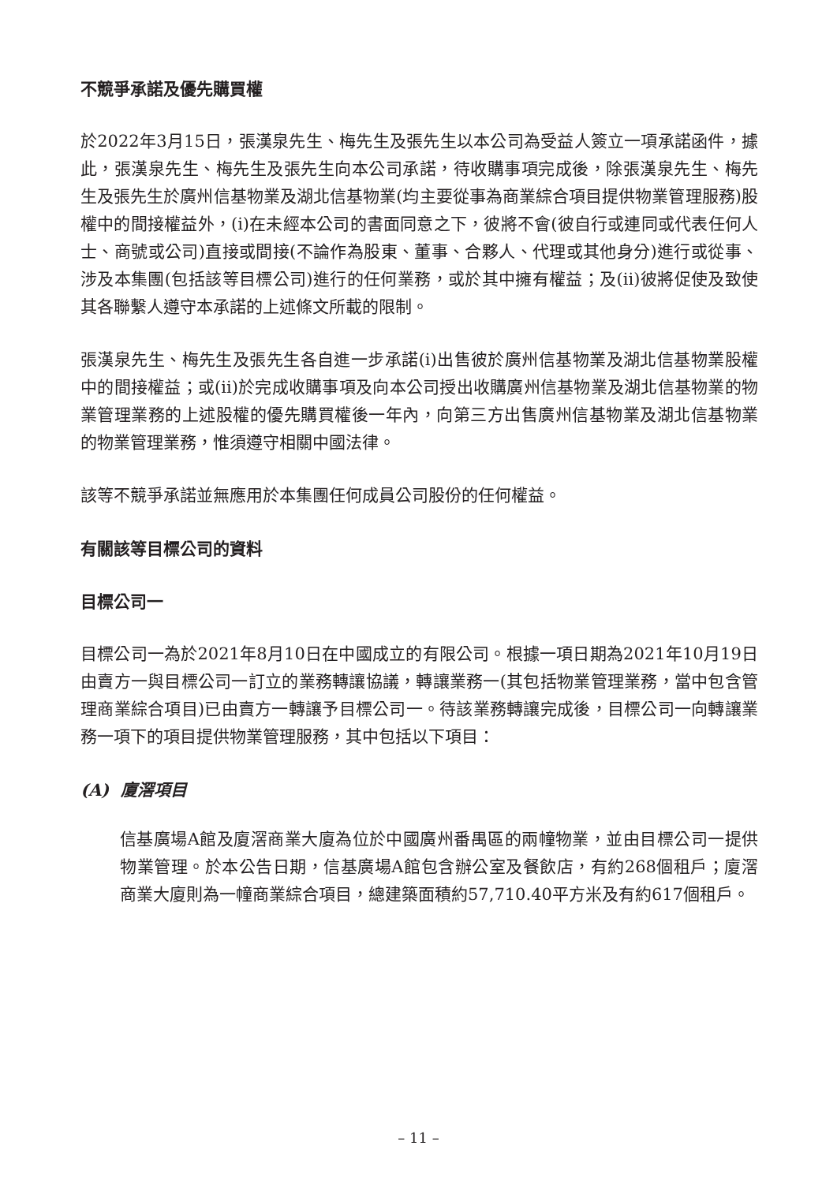不競爭承諾及優先購買權
於2022年3月15日，張漢泉先生、梅先生及張先生以本公司為受益人簽立一項承諾函件，據此，張漢泉先生、梅先生及張先生向本公司承諾，待收購事項完成後，除張漢泉先生、梅先生及張先生於廣州信基物業及湖北信基物業(均主要從事為商業綜合項目提供物業管理服務)股權中的間接權益外，(i)在未經本公司的書面同意之下，彼將不會(彼自行或連同或代表任何人士、商號或公司)直接或間接(不論作為股東、董事、合夥人、代理或其他身分)進行或從事、涉及本集團(包括該等目標公司)進行的任何業務，或於其中擁有權益；及(ii)彼將促使及致使其各聯繫人遵守本承諾的上述條文所載的限制。
張漢泉先生、梅先生及張先生各自進一步承諾(i)出售彼於廣州信基物業及湖北信基物業股權中的間接權益；或(ii)於完成收購事項及向本公司授出收購廣州信基物業及湖北信基物業的物業管理業務的上述股權的優先購買權後一年內，向第三方出售廣州信基物業及湖北信基物業的物業管理業務，惟須遵守相關中國法律。
該等不競爭承諾並無應用於本集團任何成員公司股份的任何權益。
有關該等目標公司的資料
目標公司一
目標公司一為於2021年8月10日在中國成立的有限公司。根據一項日期為2021年10月19日由賣方一與目標公司一訂立的業務轉讓協議，轉讓業務一(其包括物業管理業務，當中包含管理商業綜合項目)已由賣方一轉讓予目標公司一。待該業務轉讓完成後，目標公司一向轉讓業務一項下的項目提供物業管理服務，其中包括以下項目：
(A) 廈滘項目
信基廣場A館及廈滘商業大廈為位於中國廣州番禺區的兩幢物業，並由目標公司一提供物業管理。於本公告日期，信基廣場A館包含辦公室及餐飲店，有約268個租戶；廈滘商業大廈則為一幢商業綜合項目，總建築面積約57,710.40平方米及有約617個租戶。
– 11 –